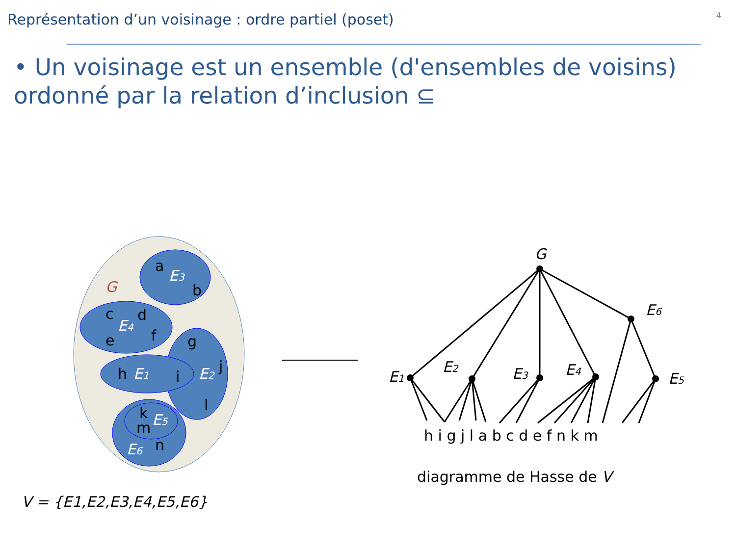Représentation d’un voisinage : ordre partiel (poset)
4
• Un voisinage est un ensemble (d'ensembles de voisins) ordonné par la relation d’inclusion ⊆
G
a
b
c
d
e
f
g
h
i
j
l
k
m
n
E3
E4
E1
E2
E5
E6
V = {E1,E2,E3,E4,E5,E6}
G
E6
E1
E2
E3
E4
E5
h i g j l a b c d e f n k m
diagramme de Hasse de V